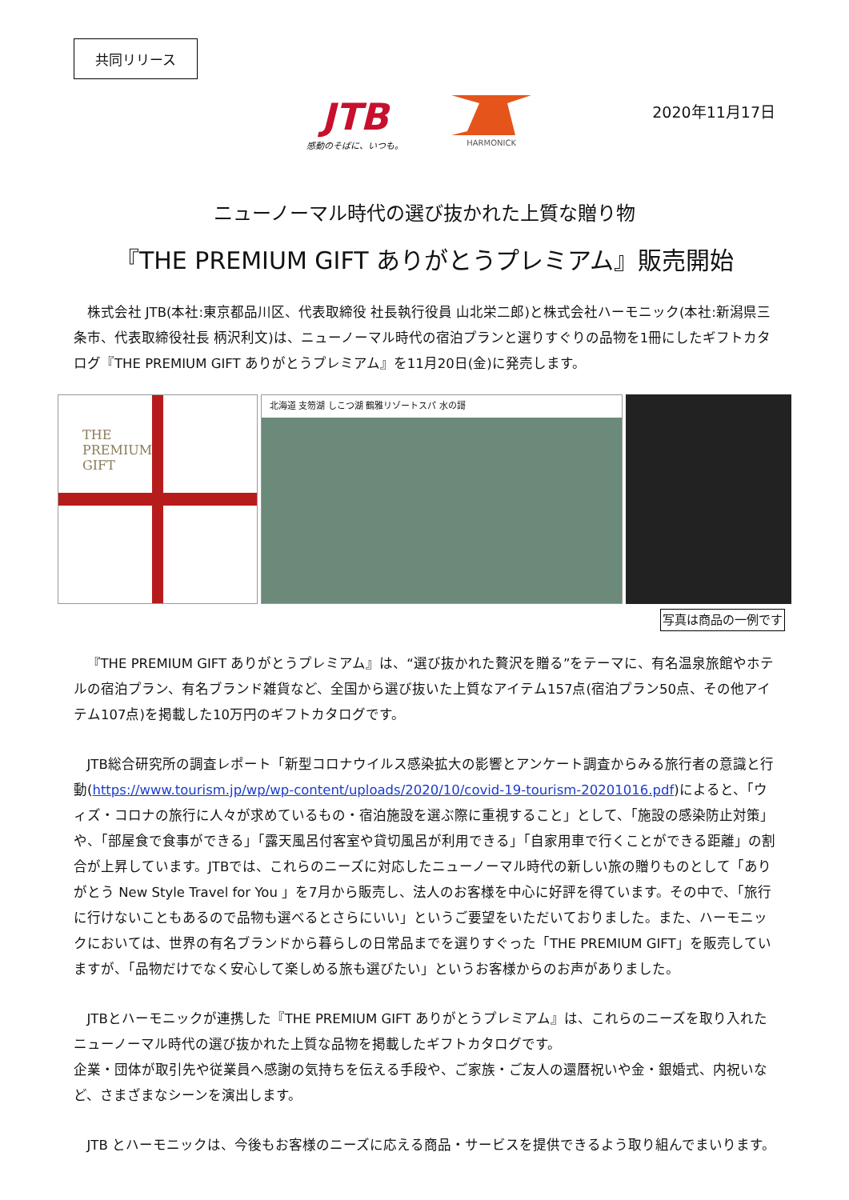共同リリース
JTB
感動のそばに、いつも。
HARMONICK
2020年11月17日
ニューノーマル時代の選び抜かれた上質な贈り物
『THE PREMIUM GIFT ありがとうプレミアム』販売開始
株式会社 JTB(本社:東京都品川区、代表取締役 社長執行役員 山北栄二郎)と株式会社ハーモニック(本社:新潟県三条市、代表取締役社長 柄沢利文)は、ニューノーマル時代の宿泊プランと選りすぐりの品物を1冊にしたギフトカタログ『THE PREMIUM GIFT ありがとうプレミアム』を11月20日(金)に発売します。
THE
PREMIUM
GIFT
北海道 支笏湖 しこつ湖 鶴雅リゾートスパ 水の謌
写真は商品の一例です
『THE PREMIUM GIFT ありがとうプレミアム』は、“選び抜かれた贅沢を贈る”をテーマに、有名温泉旅館やホテルの宿泊プラン、有名ブランド雑貨など、全国から選び抜いた上質なアイテム157点(宿泊プラン50点、その他アイテム107点)を掲載した10万円のギフトカタログです。
JTB総合研究所の調査レポート「新型コロナウイルス感染拡大の影響とアンケート調査からみる旅行者の意識と行動(https://www.tourism.jp/wp/wp-content/uploads/2020/10/covid-19-tourism-20201016.pdf)によると、「ウィズ・コロナの旅行に人々が求めているもの・宿泊施設を選ぶ際に重視すること」として、「施設の感染防止対策」や、「部屋食で食事ができる」「露天風呂付客室や貸切風呂が利用できる」「自家用車で行くことができる距離」の割合が上昇しています。JTBでは、これらのニーズに対応したニューノーマル時代の新しい旅の贈りものとして「ありがとう New Style Travel for You 」を7月から販売し、法人のお客様を中心に好評を得ています。その中で、「旅行に行けないこともあるので品物も選べるとさらにいい」というご要望をいただいておりました。また、ハーモニックにおいては、世界の有名ブランドから暮らしの日常品までを選りすぐった「THE PREMIUM GIFT」を販売していますが、「品物だけでなく安心して楽しめる旅も選びたい」というお客様からのお声がありました。
JTBとハーモニックが連携した『THE PREMIUM GIFT ありがとうプレミアム』は、これらのニーズを取り入れたニューノーマル時代の選び抜かれた上質な品物を掲載したギフトカタログです。
企業・団体が取引先や従業員へ感謝の気持ちを伝える手段や、ご家族・ご友人の還暦祝いや金・銀婚式、内祝いなど、さまざまなシーンを演出します。
JTB とハーモニックは、今後もお客様のニーズに応える商品・サービスを提供できるよう取り組んでまいります。